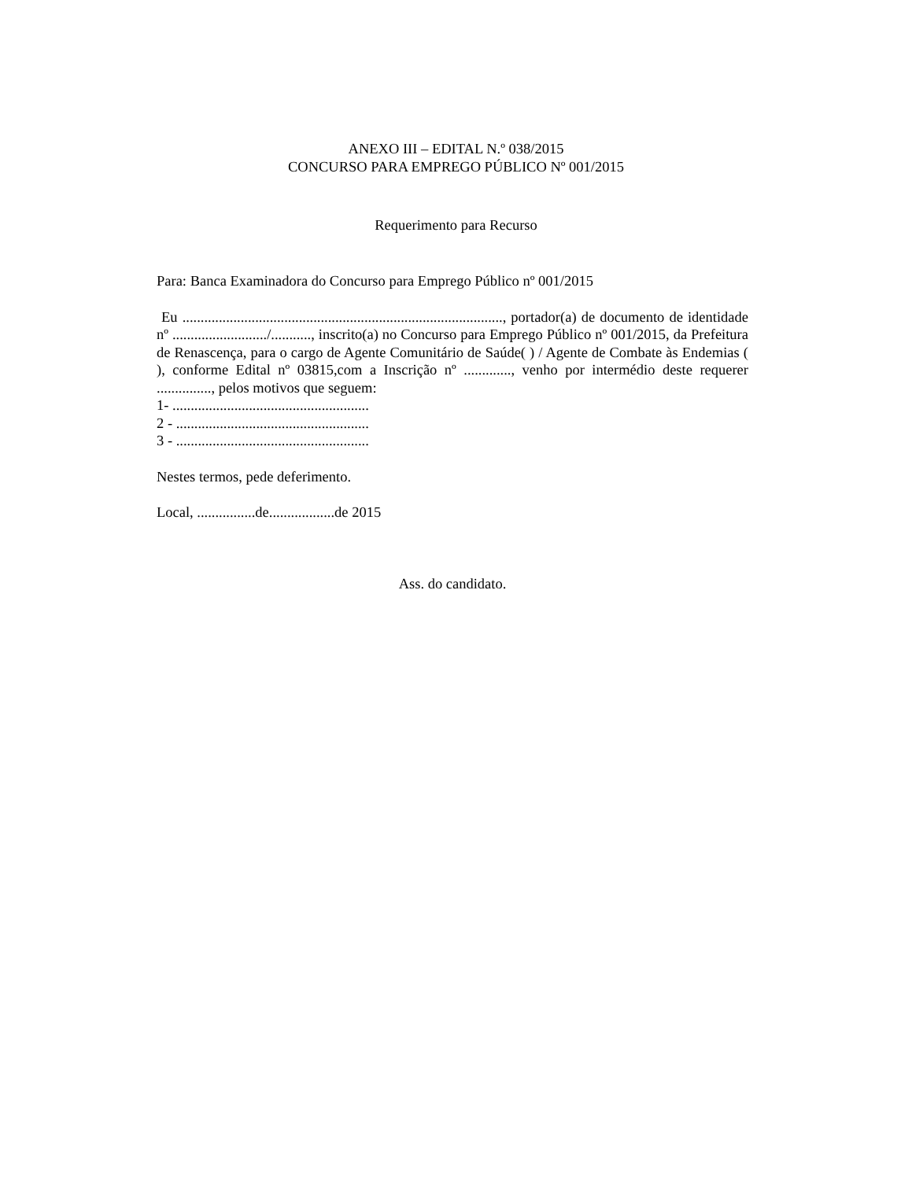ANEXO III – EDITAL N.º 038/2015
CONCURSO PARA EMPREGO PÚBLICO Nº 001/2015
Requerimento para Recurso
Para: Banca Examinadora do Concurso para Emprego Público nº 001/2015
Eu ........................................................................................, portador(a) de documento de identidade nº ........................../..........., inscrito(a) no Concurso para Emprego Público nº 001/2015, da Prefeitura de Renascença, para o cargo de Agente Comunitário de Saúde( ) / Agente de Combate às Endemias ( ), conforme Edital nº 03815,com a Inscrição nº ............., venho por intermédio deste requerer ..............., pelos motivos que seguem:
1- ......................................................
2 - .....................................................
3 - .....................................................
Nestes termos, pede deferimento.
Local, ................de..................de 2015
Ass. do candidato.